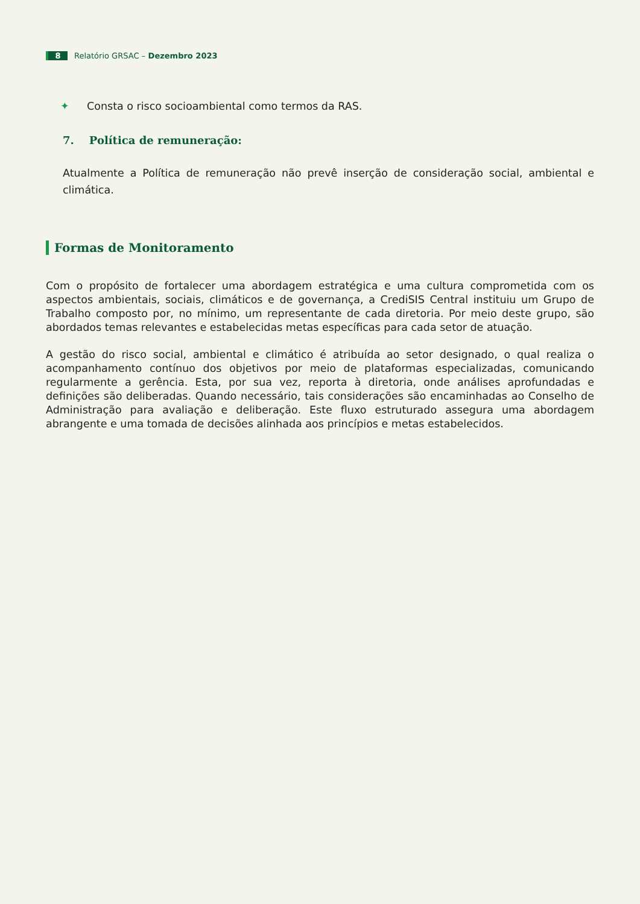8 Relatório GRSAC – Dezembro 2023
✦ Consta o risco socioambiental como termos da RAS.
7. Política de remuneração:
Atualmente a Política de remuneração não prevê inserção de consideração social, ambiental e climática.
Formas de Monitoramento
Com o propósito de fortalecer uma abordagem estratégica e uma cultura comprometida com os aspectos ambientais, sociais, climáticos e de governança, a CrediSIS Central instituiu um Grupo de Trabalho composto por, no mínimo, um representante de cada diretoria. Por meio deste grupo, são abordados temas relevantes e estabelecidas metas específicas para cada setor de atuação.
A gestão do risco social, ambiental e climático é atribuída ao setor designado, o qual realiza o acompanhamento contínuo dos objetivos por meio de plataformas especializadas, comunicando regularmente a gerência. Esta, por sua vez, reporta à diretoria, onde análises aprofundadas e definições são deliberadas. Quando necessário, tais considerações são encaminhadas ao Conselho de Administração para avaliação e deliberação. Este fluxo estruturado assegura uma abordagem abrangente e uma tomada de decisões alinhada aos princípios e metas estabelecidos.